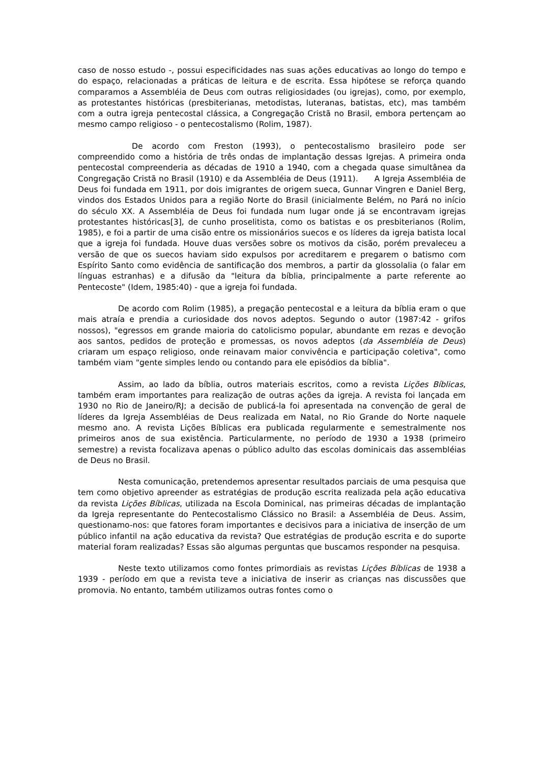caso de nosso estudo -, possui especificidades nas suas ações educativas ao longo do tempo e do espaço, relacionadas a práticas de leitura e de escrita. Essa hipótese se reforça quando comparamos a Assembléia de Deus com outras religiosidades (ou igrejas), como, por exemplo, as protestantes históricas (presbiterianas, metodistas, luteranas, batistas, etc), mas também com a outra igreja pentecostal clássica, a Congregação Cristã no Brasil, embora pertençam ao mesmo campo religioso - o pentecostalismo (Rolim, 1987).
De acordo com Freston (1993), o pentecostalismo brasileiro pode ser compreendido como a história de três ondas de implantação dessas Igrejas. A primeira onda pentecostal compreenderia as décadas de 1910 a 1940, com a chegada quase simultânea da Congregação Cristã no Brasil (1910) e da Assembléia de Deus (1911). A Igreja Assembléia de Deus foi fundada em 1911, por dois imigrantes de origem sueca, Gunnar Vingren e Daniel Berg, vindos dos Estados Unidos para a região Norte do Brasil (inicialmente Belém, no Pará no início do século XX. A Assembléia de Deus foi fundada num lugar onde já se encontravam igrejas protestantes históricas[3], de cunho proselitista, como os batistas e os presbiterianos (Rolim, 1985), e foi a partir de uma cisão entre os missionários suecos e os líderes da igreja batista local que a igreja foi fundada. Houve duas versões sobre os motivos da cisão, porém prevaleceu a versão de que os suecos haviam sido expulsos por acreditarem e pregarem o batismo com Espírito Santo como evidência de santificação dos membros, a partir da glossolalia (o falar em línguas estranhas) e a difusão da "leitura da bíblia, principalmente a parte referente ao Pentecoste" (Idem, 1985:40) - que a igreja foi fundada.
De acordo com Rolim (1985), a pregação pentecostal e a leitura da bíblia eram o que mais atraía e prendia a curiosidade dos novos adeptos. Segundo o autor (1987:42 - grifos nossos), "egressos em grande maioria do catolicismo popular, abundante em rezas e devoção aos santos, pedidos de proteção e promessas, os novos adeptos (da Assembléia de Deus) criaram um espaço religioso, onde reinavam maior convivência e participação coletiva", como também viam "gente simples lendo ou contando para ele episódios da bíblia".
Assim, ao lado da bíblia, outros materiais escritos, como a revista Lições Bíblicas, também eram importantes para realização de outras ações da igreja. A revista foi lançada em 1930 no Rio de Janeiro/RJ; a decisão de publicá-la foi apresentada na convenção de geral de líderes da Igreja Assembléias de Deus realizada em Natal, no Rio Grande do Norte naquele mesmo ano. A revista Lições Bíblicas era publicada regularmente e semestralmente nos primeiros anos de sua existência. Particularmente, no período de 1930 a 1938 (primeiro semestre) a revista focalizava apenas o público adulto das escolas dominicais das assembléias de Deus no Brasil.
Nesta comunicação, pretendemos apresentar resultados parciais de uma pesquisa que tem como objetivo apreender as estratégias de produção escrita realizada pela ação educativa da revista Lições Bíblicas, utilizada na Escola Dominical, nas primeiras décadas de implantação da Igreja representante do Pentecostalismo Clássico no Brasil: a Assembléia de Deus. Assim, questionamo-nos: que fatores foram importantes e decisivos para a iniciativa de inserção de um público infantil na ação educativa da revista? Que estratégias de produção escrita e do suporte material foram realizadas? Essas são algumas perguntas que buscamos responder na pesquisa.
Neste texto utilizamos como fontes primordiais as revistas Lições Bíblicas de 1938 a 1939 - período em que a revista teve a iniciativa de inserir as crianças nas discussões que promovia. No entanto, também utilizamos outras fontes como o